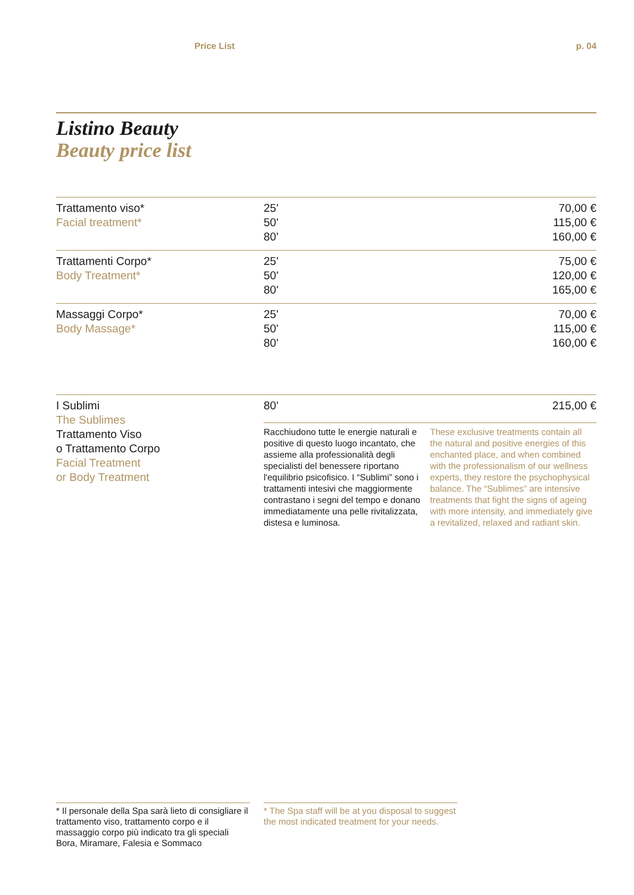Price List p. 04
Listino Beauty
Beauty price list
| Trattamento viso* Facial treatment* | 25' 50' 80' | 70,00 € 115,00 € 160,00 € |
| Trattamenti Corpo* Body Treatment* | 25' 50' 80' | 75,00 € 120,00 € 165,00 € |
| Massaggi Corpo* Body Massage* | 25' 50' 80' | 70,00 € 115,00 € 160,00 € |
| I Sublimi The Sublimes Trattamento Viso o Trattamento Corpo Facial Treatment or Body Treatment | 80' | 215,00 € |
Racchiudono tutte le energie naturali e positive di questo luogo incantato, che assieme alla professionalità degli specialisti del benessere riportano l'equilibrio psicofisico. I “Sublimi” sono i trattamenti intesivi che maggiormente contrastano i segni del tempo e donano immediatamente una pelle rivitalizzata, distesa e luminosa.
These exclusive treatments contain all the natural and positive energies of this enchanted place, and when combined with the professionalism of our wellness experts, they restore the psychophysical balance. The “Sublimes” are intensive treatments that fight the signs of ageing with more intensity, and immediately give a revitalized, relaxed and radiant skin.
* Il personale della Spa sarà lieto di consigliare il trattamento viso, trattamento corpo e il massaggio corpo più indicato tra gli speciali Bora, Miramare, Falesia e Sommaco
* The Spa staff will be at you disposal to suggest the most indicated treatment for your needs.